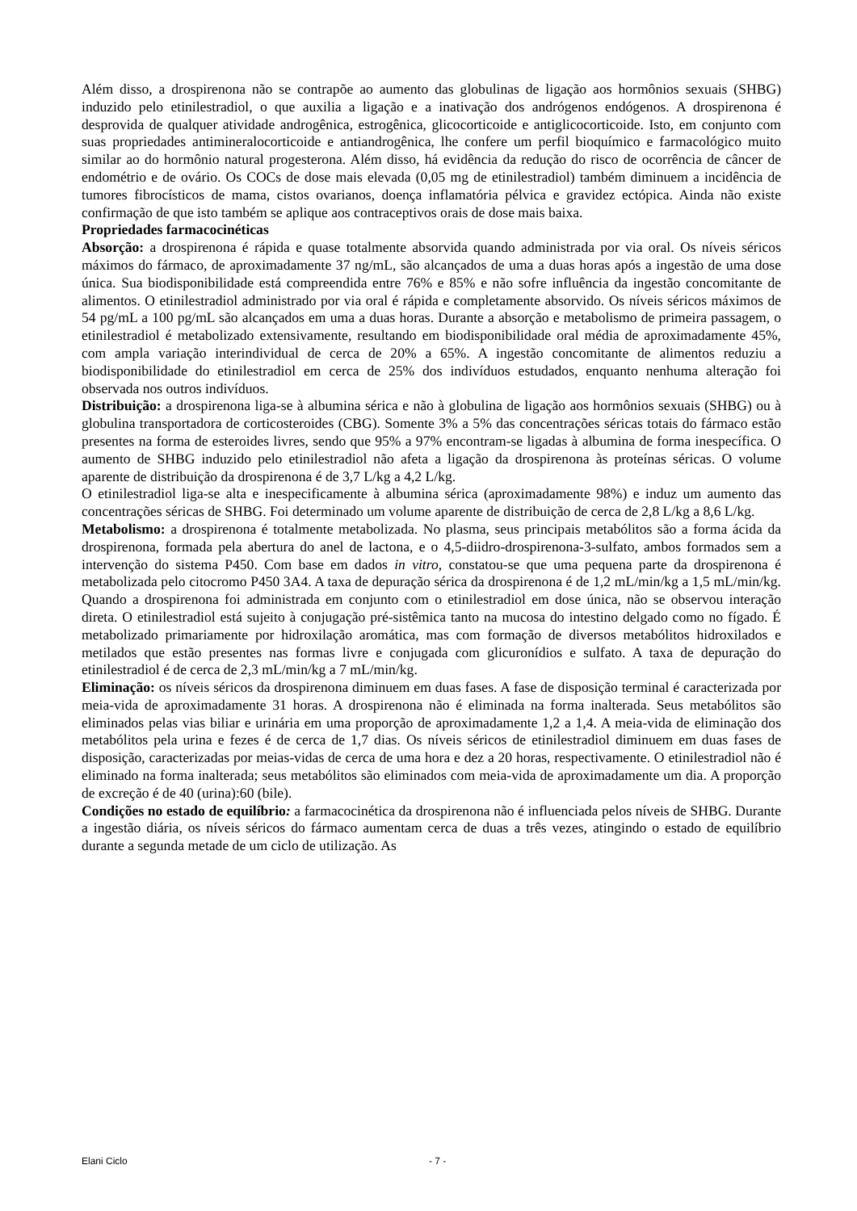Além disso, a drospirenona não se contrapõe ao aumento das globulinas de ligação aos hormônios sexuais (SHBG) induzido pelo etinilestradiol, o que auxilia a ligação e a inativação dos andrógenos endógenos. A drospirenona é desprovida de qualquer atividade androgênica, estrogênica, glicocorticoide e antiglicocorticoide. Isto, em conjunto com suas propriedades antimineralocorticoide e antiandrogênica, lhe confere um perfil bioquímico e farmacológico muito similar ao do hormônio natural progesterona. Além disso, há evidência da redução do risco de ocorrência de câncer de endométrio e de ovário. Os COCs de dose mais elevada (0,05 mg de etinilestradiol) também diminuem a incidência de tumores fibrocísticos de mama, cistos ovarianos, doença inflamatória pélvica e gravidez ectópica. Ainda não existe confirmação de que isto também se aplique aos contraceptivos orais de dose mais baixa.
Propriedades farmacocinéticas
Absorção: a drospirenona é rápida e quase totalmente absorvida quando administrada por via oral. Os níveis séricos máximos do fármaco, de aproximadamente 37 ng/mL, são alcançados de uma a duas horas após a ingestão de uma dose única. Sua biodisponibilidade está compreendida entre 76% e 85% e não sofre influência da ingestão concomitante de alimentos. O etinilestradiol administrado por via oral é rápida e completamente absorvido. Os níveis séricos máximos de 54 pg/mL a 100 pg/mL são alcançados em uma a duas horas. Durante a absorção e metabolismo de primeira passagem, o etinilestradiol é metabolizado extensivamente, resultando em biodisponibilidade oral média de aproximadamente 45%, com ampla variação interindividual de cerca de 20% a 65%. A ingestão concomitante de alimentos reduziu a biodisponibilidade do etinilestradiol em cerca de 25% dos indivíduos estudados, enquanto nenhuma alteração foi observada nos outros indivíduos.
Distribuição: a drospirenona liga-se à albumina sérica e não à globulina de ligação aos hormônios sexuais (SHBG) ou à globulina transportadora de corticosteroides (CBG). Somente 3% a 5% das concentrações séricas totais do fármaco estão presentes na forma de esteroides livres, sendo que 95% a 97% encontram-se ligadas à albumina de forma inespecífica. O aumento de SHBG induzido pelo etinilestradiol não afeta a ligação da drospirenona às proteínas séricas. O volume aparente de distribuição da drospirenona é de 3,7 L/kg a 4,2 L/kg.
O etinilestradiol liga-se alta e inespecificamente à albumina sérica (aproximadamente 98%) e induz um aumento das concentrações séricas de SHBG. Foi determinado um volume aparente de distribuição de cerca de 2,8 L/kg a 8,6 L/kg.
Metabolismo: a drospirenona é totalmente metabolizada. No plasma, seus principais metabólitos são a forma ácida da drospirenona, formada pela abertura do anel de lactona, e o 4,5-diidro-drospirenona-3-sulfato, ambos formados sem a intervenção do sistema P450. Com base em dados in vitro, constatou-se que uma pequena parte da drospirenona é metabolizada pelo citocromo P450 3A4. A taxa de depuração sérica da drospirenona é de 1,2 mL/min/kg a 1,5 mL/min/kg. Quando a drospirenona foi administrada em conjunto com o etinilestradiol em dose única, não se observou interação direta. O etinilestradiol está sujeito à conjugação pré-sistêmica tanto na mucosa do intestino delgado como no fígado. É metabolizado primariamente por hidroxilação aromática, mas com formação de diversos metabólitos hidroxilados e metilados que estão presentes nas formas livre e conjugada com glicuronídios e sulfato. A taxa de depuração do etinilestradiol é de cerca de 2,3 mL/min/kg a 7 mL/min/kg.
Eliminação: os níveis séricos da drospirenona diminuem em duas fases. A fase de disposição terminal é caracterizada por meia-vida de aproximadamente 31 horas. A drospirenona não é eliminada na forma inalterada. Seus metabólitos são eliminados pelas vias biliar e urinária em uma proporção de aproximadamente 1,2 a 1,4. A meia-vida de eliminação dos metabólitos pela urina e fezes é de cerca de 1,7 dias. Os níveis séricos de etinilestradiol diminuem em duas fases de disposição, caracterizadas por meias-vidas de cerca de uma hora e dez a 20 horas, respectivamente. O etinilestradiol não é eliminado na forma inalterada; seus metabólitos são eliminados com meia-vida de aproximadamente um dia. A proporção de excreção é de 40 (urina):60 (bile).
Condições no estado de equilíbrio: a farmacocinética da drospirenona não é influenciada pelos níveis de SHBG. Durante a ingestão diária, os níveis séricos do fármaco aumentam cerca de duas a três vezes, atingindo o estado de equilíbrio durante a segunda metade de um ciclo de utilização. As
Elani Ciclo - 7 -